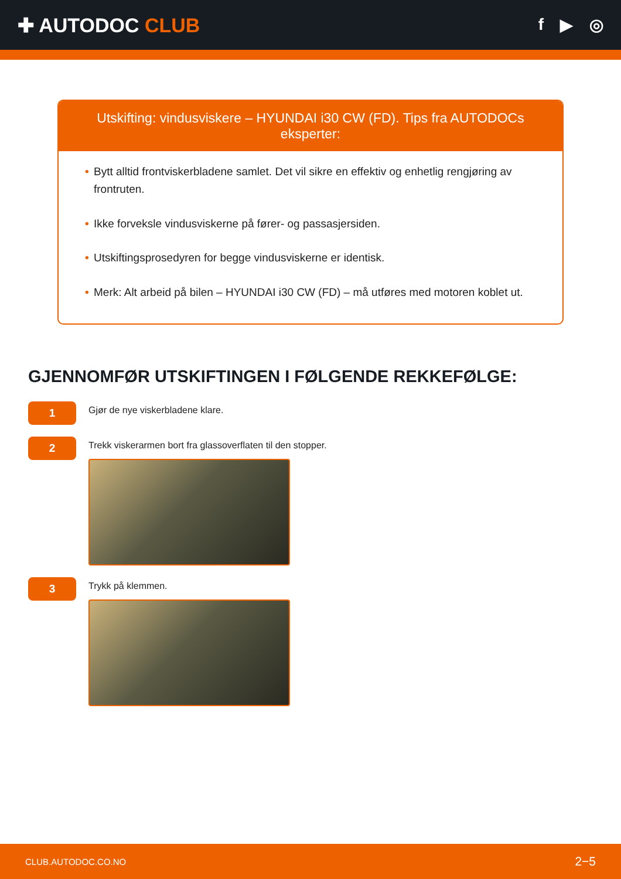✚ AUTODOC CLUB
f ▶ ◎
Utskifting: vindusviskere – HYUNDAI i30 CW (FD). Tips fra AUTODOCs eksperter:
• Bytt alltid frontviskerbladene samlet. Det vil sikre en effektiv og enhetlig rengjøring av frontruten.
• Ikke forveksle vindusviskerne på fører- og passasjersiden.
• Utskiftingsprosedyren for begge vindusviskerne er identisk.
• Merk: Alt arbeid på bilen – HYUNDAI i30 CW (FD) – må utføres med motoren koblet ut.
GJENNOMFØR UTSKIFTINGEN I FØLGENDE REKKEFØLGE:
1
Gjør de nye viskerbladene klare.
2
Trekk viskerarmen bort fra glassoverflaten til den stopper.
3
Trykk på klemmen.
CLUB.AUTODOC.CO.NO 2−5